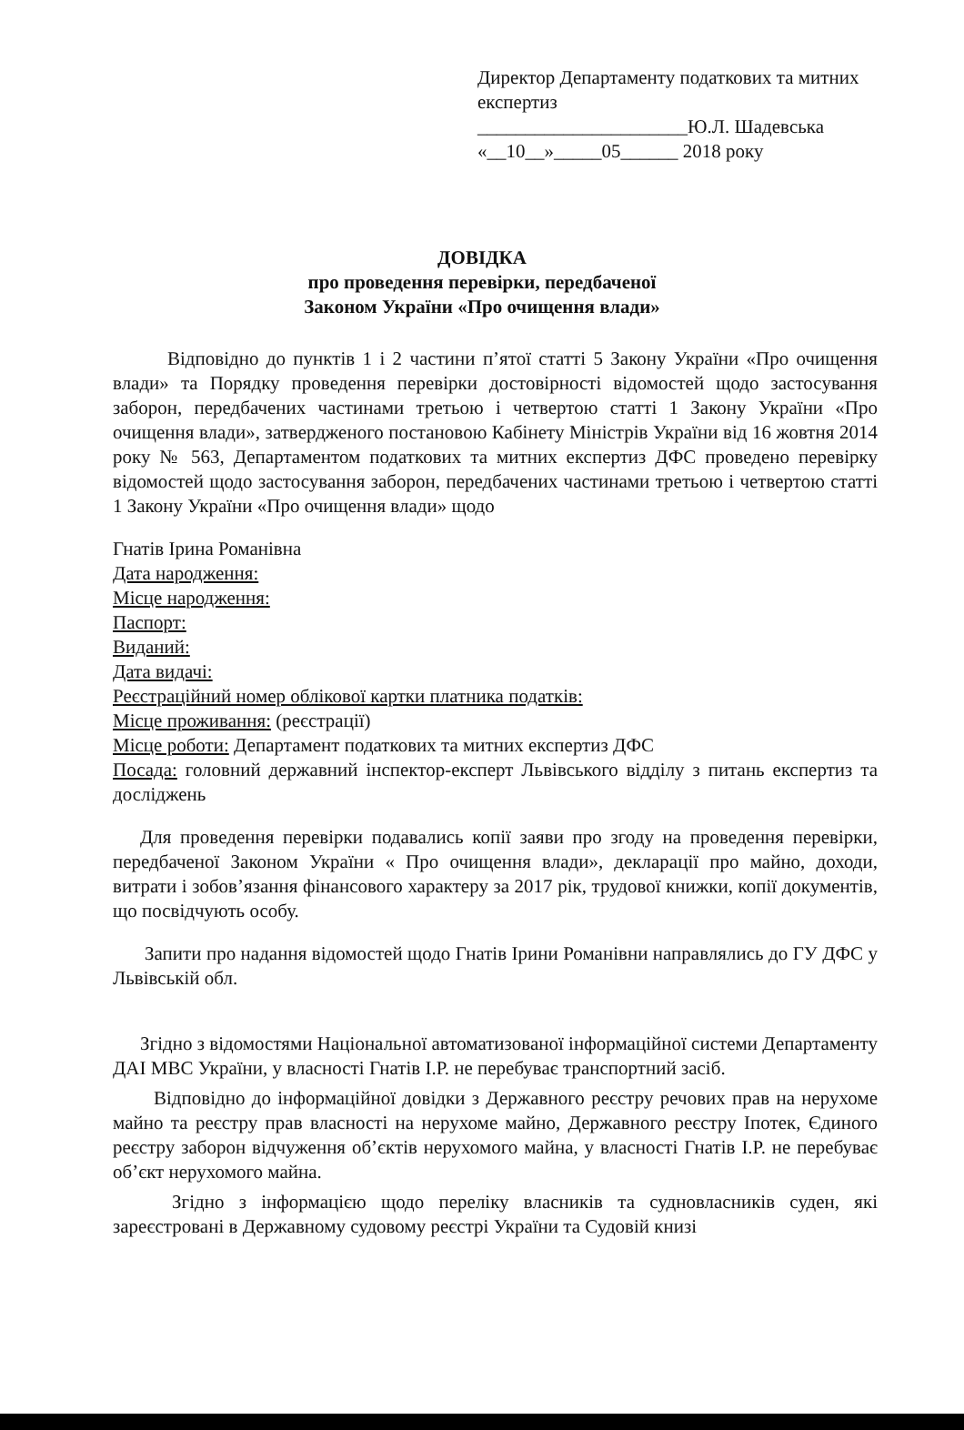Директор Департаменту податкових та митних експертиз
______________________Ю.Л. Шадевська
«__10__»_____05______ 2018 року
ДОВІДКА
про проведення перевірки, передбаченої
Законом України «Про очищення влади»
Відповідно до пунктів 1 і 2 частини п’ятої статті 5 Закону України «Про очищення влади» та Порядку проведення перевірки достовірності відомостей щодо застосування заборон, передбачених частинами третьою і четвертою статті 1 Закону України «Про очищення влади», затвердженого постановою Кабінету Міністрів України від 16 жовтня 2014 року № 563, Департаментом податкових та митних експертиз ДФС проведено перевірку відомостей щодо застосування заборон, передбачених частинами третьою і четвертою статті 1 Закону України «Про очищення влади» щодо
Гнатів Ірина Романівна
Дата народження:
Місце народження:
Паспорт:
Виданий:
Дата видачі:
Реєстраційний номер облікової картки платника податків:
Місце проживання: (реєстрації)
Місце роботи: Департамент податкових та митних експертиз ДФС
Посада: головний державний інспектор-експерт Львівського відділу з питань експертиз та досліджень
Для проведення перевірки подавались копії заяви про згоду на проведення перевірки, передбаченої Законом України « Про очищення влади», декларації про майно, доходи, витрати і зобов’язання фінансового характеру за 2017 рік, трудової книжки, копії документів, що посвідчують особу.
Запити про надання відомостей щодо Гнатів Ірини Романівни направлялись до ГУ ДФС у Львівській обл.
Згідно з відомостями Національної автоматизованої інформаційної системи Департаменту ДАІ МВС України, у власності Гнатів І.Р. не перебуває транспортний засіб.
Відповідно до інформаційної довідки з Державного реєстру речових прав на нерухоме майно та реєстру прав власності на нерухоме майно, Державного реєстру Іпотек, Єдиного реєстру заборон відчуження об’єктів нерухомого майна, у власності Гнатів І.Р. не перебуває об’єкт нерухомого майна.
Згідно з інформацією щодо переліку власників та судновласників суден, які зареєстровані в Державному судовому реєстрі України та Судовій книзі